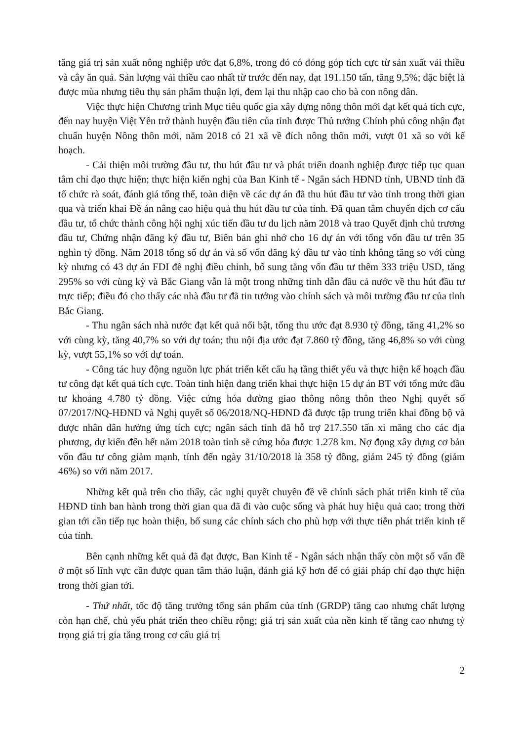tăng giá trị sản xuất nông nghiệp ước đạt 6,8%, trong đó có đóng góp tích cực từ sản xuất vải thiều và cây ăn quả. Sản lượng vải thiều cao nhất từ trước đến nay, đạt 191.150 tấn, tăng 9,5%; đặc biệt là được mùa nhưng tiêu thụ sản phẩm thuận lợi, đem lại thu nhập cao cho bà con nông dân.
Việc thực hiện Chương trình Mục tiêu quốc gia xây dựng nông thôn mới đạt kết quả tích cực, đến nay huyện Việt Yên trở thành huyện đầu tiên của tỉnh được Thủ tướng Chính phủ công nhận đạt chuẩn huyện Nông thôn mới, năm 2018 có 21 xã về đích nông thôn mới, vượt 01 xã so với kế hoạch.
- Cải thiện môi trường đầu tư, thu hút đầu tư và phát triển doanh nghiệp được tiếp tục quan tâm chỉ đạo thực hiện; thực hiện kiến nghị của Ban Kinh tế - Ngân sách HĐND tỉnh, UBND tỉnh đã tổ chức rà soát, đánh giá tổng thể, toàn diện về các dự án đã thu hút đầu tư vào tỉnh trong thời gian qua và triển khai Đề án nâng cao hiệu quả thu hút đầu tư của tỉnh. Đã quan tâm chuyển dịch cơ cấu đầu tư, tổ chức thành công hội nghị xúc tiến đầu tư du lịch năm 2018 và trao Quyết định chủ trương đầu tư, Chứng nhận đăng ký đầu tư, Biên bản ghi nhớ cho 16 dự án với tổng vốn đầu tư trên 35 nghìn tỷ đồng. Năm 2018 tổng số dự án và số vốn đăng ký đầu tư vào tỉnh không tăng so với cùng kỳ nhưng có 43 dự án FDI đề nghị điều chỉnh, bổ sung tăng vốn đầu tư thêm 333 triệu USD, tăng 295% so với cùng kỳ và Bắc Giang vẫn là một trong những tỉnh dẫn đầu cả nước về thu hút đầu tư trực tiếp; điều đó cho thấy các nhà đầu tư đã tin tưởng vào chính sách và môi trường đầu tư của tỉnh Bắc Giang.
- Thu ngân sách nhà nước đạt kết quả nổi bật, tổng thu ước đạt 8.930 tỷ đồng, tăng 41,2% so với cùng kỳ, tăng 40,7% so với dự toán; thu nội địa ước đạt 7.860 tỷ đồng, tăng 46,8% so với cùng kỳ, vượt 55,1% so với dự toán.
- Công tác huy động nguồn lực phát triển kết cấu hạ tầng thiết yếu và thực hiện kế hoạch đầu tư công đạt kết quả tích cực. Toàn tỉnh hiện đang triển khai thực hiện 15 dự án BT với tổng mức đầu tư khoảng 4.780 tỷ đồng. Việc cứng hóa đường giao thông nông thôn theo Nghị quyết số 07/2017/NQ-HĐND và Nghị quyết số 06/2018/NQ-HĐND đã được tập trung triển khai đồng bộ và được nhân dân hưởng ứng tích cực; ngân sách tỉnh đã hỗ trợ 217.550 tấn xi măng cho các địa phương, dự kiến đến hết năm 2018 toàn tỉnh sẽ cứng hóa được 1.278 km. Nợ đọng xây dựng cơ bản vốn đầu tư công giảm mạnh, tính đến ngày 31/10/2018 là 358 tỷ đồng, giảm 245 tỷ đồng (giảm 46%) so với năm 2017.
Những kết quả trên cho thấy, các nghị quyết chuyên đề về chính sách phát triển kinh tế của HĐND tỉnh ban hành trong thời gian qua đã đi vào cuộc sống và phát huy hiệu quả cao; trong thời gian tới cần tiếp tục hoàn thiện, bổ sung các chính sách cho phù hợp với thực tiễn phát triển kinh tế của tỉnh.
Bên cạnh những kết quả đã đạt được, Ban Kinh tế - Ngân sách nhận thấy còn một số vấn đề ở một số lĩnh vực cần được quan tâm thảo luận, đánh giá kỹ hơn để có giải pháp chỉ đạo thực hiện trong thời gian tới.
- Thứ nhất, tốc độ tăng trưởng tổng sản phẩm của tỉnh (GRDP) tăng cao nhưng chất lượng còn hạn chế, chủ yếu phát triển theo chiều rộng; giá trị sản xuất của nền kinh tế tăng cao nhưng tỷ trọng giá trị gia tăng trong cơ cấu giá trị
2